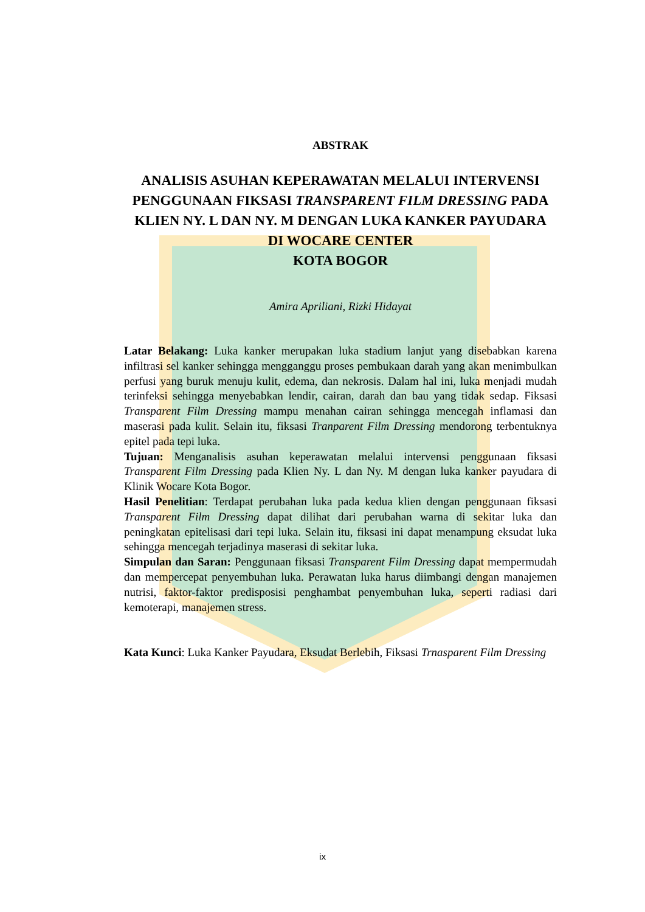ABSTRAK
ANALISIS ASUHAN KEPERAWATAN MELALUI INTERVENSI PENGGUNAAN FIKSASI TRANSPARENT FILM DRESSING PADA KLIEN NY. L DAN NY. M DENGAN LUKA KANKER PAYUDARA
DI WOCARE CENTER
KOTA BOGOR
Amira Apriliani, Rizki Hidayat
Latar Belakang: Luka kanker merupakan luka stadium lanjut yang disebabkan karena infiltrasi sel kanker sehingga mengganggu proses pembukaan darah yang akan menimbulkan perfusi yang buruk menuju kulit, edema, dan nekrosis. Dalam hal ini, luka menjadi mudah terinfeksi sehingga menyebabkan lendir, cairan, darah dan bau yang tidak sedap. Fiksasi Transparent Film Dressing mampu menahan cairan sehingga mencegah inflamasi dan maserasi pada kulit. Selain itu, fiksasi Tranparent Film Dressing mendorong terbentuknya epitel pada tepi luka.
Tujuan: Menganalisis asuhan keperawatan melalui intervensi penggunaan fiksasi Transparent Film Dressing pada Klien Ny. L dan Ny. M dengan luka kanker payudara di Klinik Wocare Kota Bogor.
Hasil Penelitian: Terdapat perubahan luka pada kedua klien dengan penggunaan fiksasi Transparent Film Dressing dapat dilihat dari perubahan warna di sekitar luka dan peningkatan epitelisasi dari tepi luka. Selain itu, fiksasi ini dapat menampung eksudat luka sehingga mencegah terjadinya maserasi di sekitar luka.
Simpulan dan Saran: Penggunaan fiksasi Transparent Film Dressing dapat mempermudah dan mempercepat penyembuhan luka. Perawatan luka harus diimbangi dengan manajemen nutrisi, faktor-faktor predisposisi penghambat penyembuhan luka, seperti radiasi dari kemoterapi, manajemen stress.
Kata Kunci: Luka Kanker Payudara, Eksudat Berlebih, Fiksasi Trnasparent Film Dressing
ix